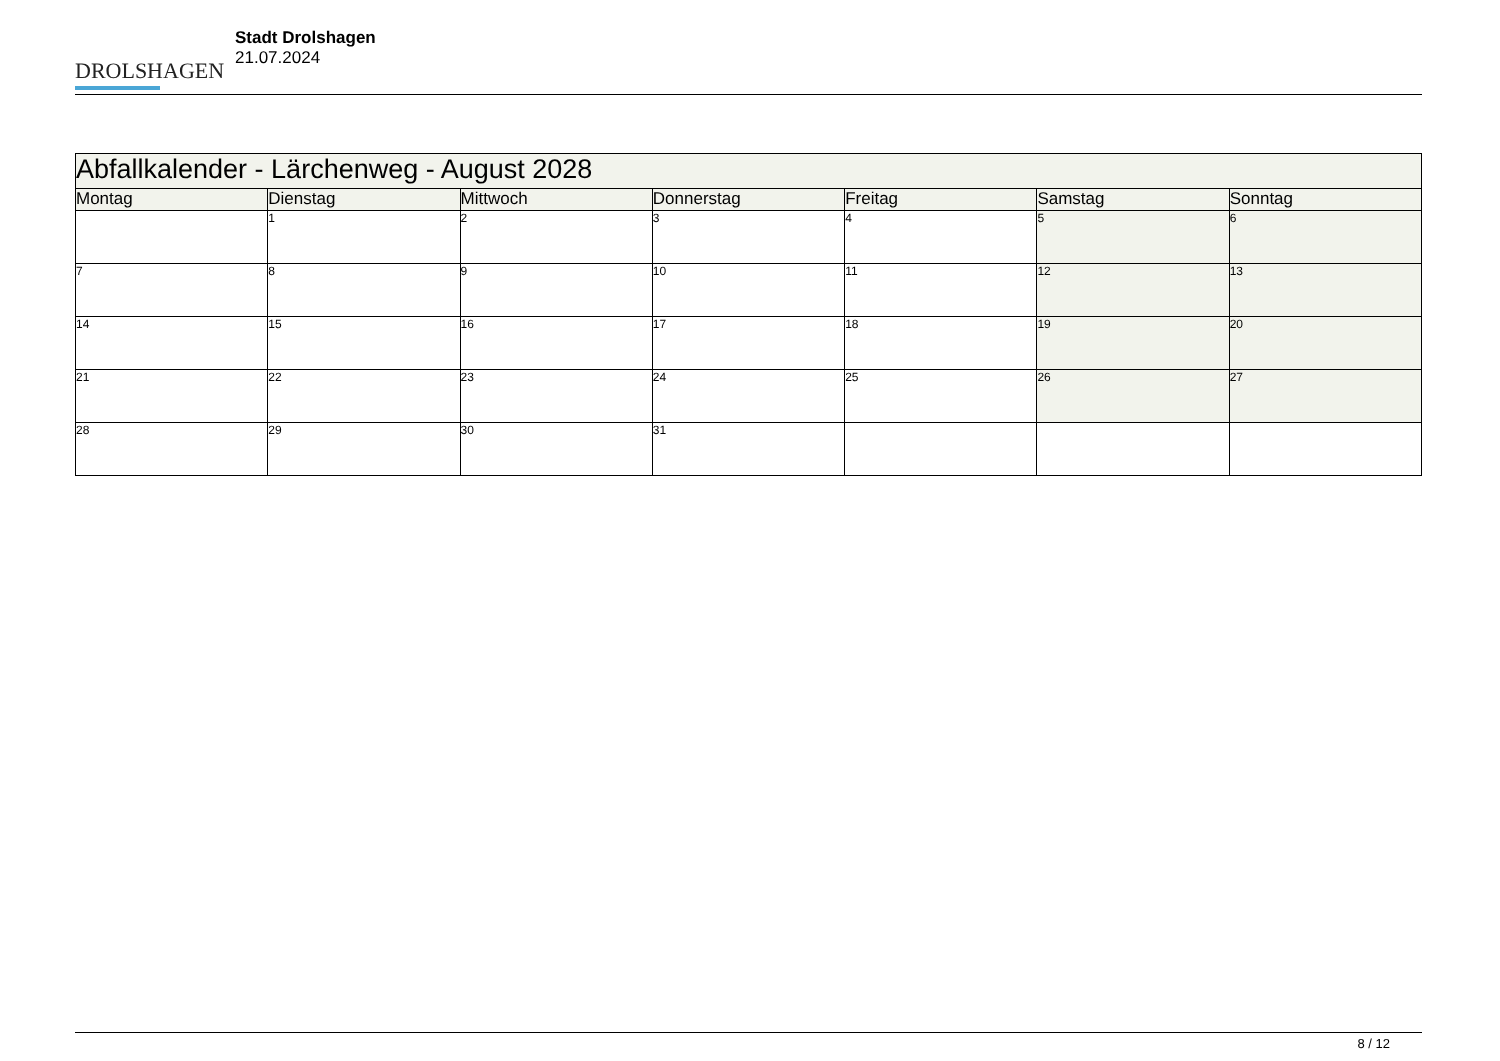DROLSHAGEN
Stadt Drolshagen
21.07.2024
| Abfallkalender - Lärchenweg - August 2028 | | | | | | |
| Montag | Dienstag | Mittwoch | Donnerstag | Freitag | Samstag | Sonntag |
| | 1 | 2 | 3 | 4 | 5 | 6 |
| 7 | 8 | 9 | 10 | 11 | 12 | 13 |
| 14 | 15 | 16 | 17 | 18 | 19 | 20 |
| 21 | 22 | 23 | 24 | 25 | 26 | 27 |
| 28 | 29 | 30 | 31 | | | |
8 / 12